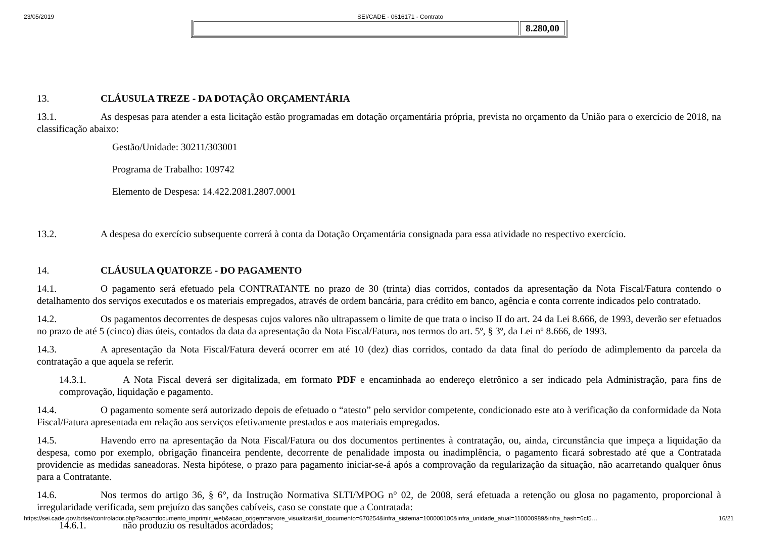23/05/2019 SEI/CADE - 0616171 - Contrato
| | 8.280,00 |
13. CLÁUSULA TREZE - DA DOTAÇÃO ORÇAMENTÁRIA
13.1. As despesas para atender a esta licitação estão programadas em dotação orçamentária própria, prevista no orçamento da União para o exercício de 2018, na classificação abaixo:
Gestão/Unidade: 30211/303001
Programa de Trabalho: 109742
Elemento de Despesa: 14.422.2081.2807.0001
13.2. A despesa do exercício subsequente correrá à conta da Dotação Orçamentária consignada para essa atividade no respectivo exercício.
14. CLÁUSULA QUATORZE - DO PAGAMENTO
14.1. O pagamento será efetuado pela CONTRATANTE no prazo de 30 (trinta) dias corridos, contados da apresentação da Nota Fiscal/Fatura contendo o detalhamento dos serviços executados e os materiais empregados, através de ordem bancária, para crédito em banco, agência e conta corrente indicados pelo contratado.
14.2. Os pagamentos decorrentes de despesas cujos valores não ultrapassem o limite de que trata o inciso II do art. 24 da Lei 8.666, de 1993, deverão ser efetuados no prazo de até 5 (cinco) dias úteis, contados da data da apresentação da Nota Fiscal/Fatura, nos termos do art. 5º, § 3º, da Lei nº 8.666, de 1993.
14.3. A apresentação da Nota Fiscal/Fatura deverá ocorrer em até 10 (dez) dias corridos, contado da data final do período de adimplemento da parcela da contratação a que aquela se referir.
14.3.1. A Nota Fiscal deverá ser digitalizada, em formato PDF e encaminhada ao endereço eletrônico a ser indicado pela Administração, para fins de comprovação, liquidação e pagamento.
14.4. O pagamento somente será autorizado depois de efetuado o “atesto” pelo servidor competente, condicionado este ato à verificação da conformidade da Nota Fiscal/Fatura apresentada em relação aos serviços efetivamente prestados e aos materiais empregados.
14.5. Havendo erro na apresentação da Nota Fiscal/Fatura ou dos documentos pertinentes à contratação, ou, ainda, circunstância que impeça a liquidação da despesa, como por exemplo, obrigação financeira pendente, decorrente de penalidade imposta ou inadimplência, o pagamento ficará sobrestado até que a Contratada providencie as medidas saneadoras. Nesta hipótese, o prazo para pagamento iniciar-se-á após a comprovação da regularização da situação, não acarretando qualquer ônus para a Contratante.
14.6. Nos termos do artigo 36, § 6°, da Instrução Normativa SLTI/MPOG n° 02, de 2008, será efetuada a retenção ou glosa no pagamento, proporcional à irregularidade verificada, sem prejuízo das sanções cabíveis, caso se constate que a Contratada:
14.6.1. não produziu os resultados acordados;
https://sei.cade.gov.br/sei/controlador.php?acao=documento_imprimir_web&acao_origem=arvore_visualizar&id_documento=670254&infra_sistema=100000100&infra_unidade_atual=110000989&infra_hash=6cf5… 16/21